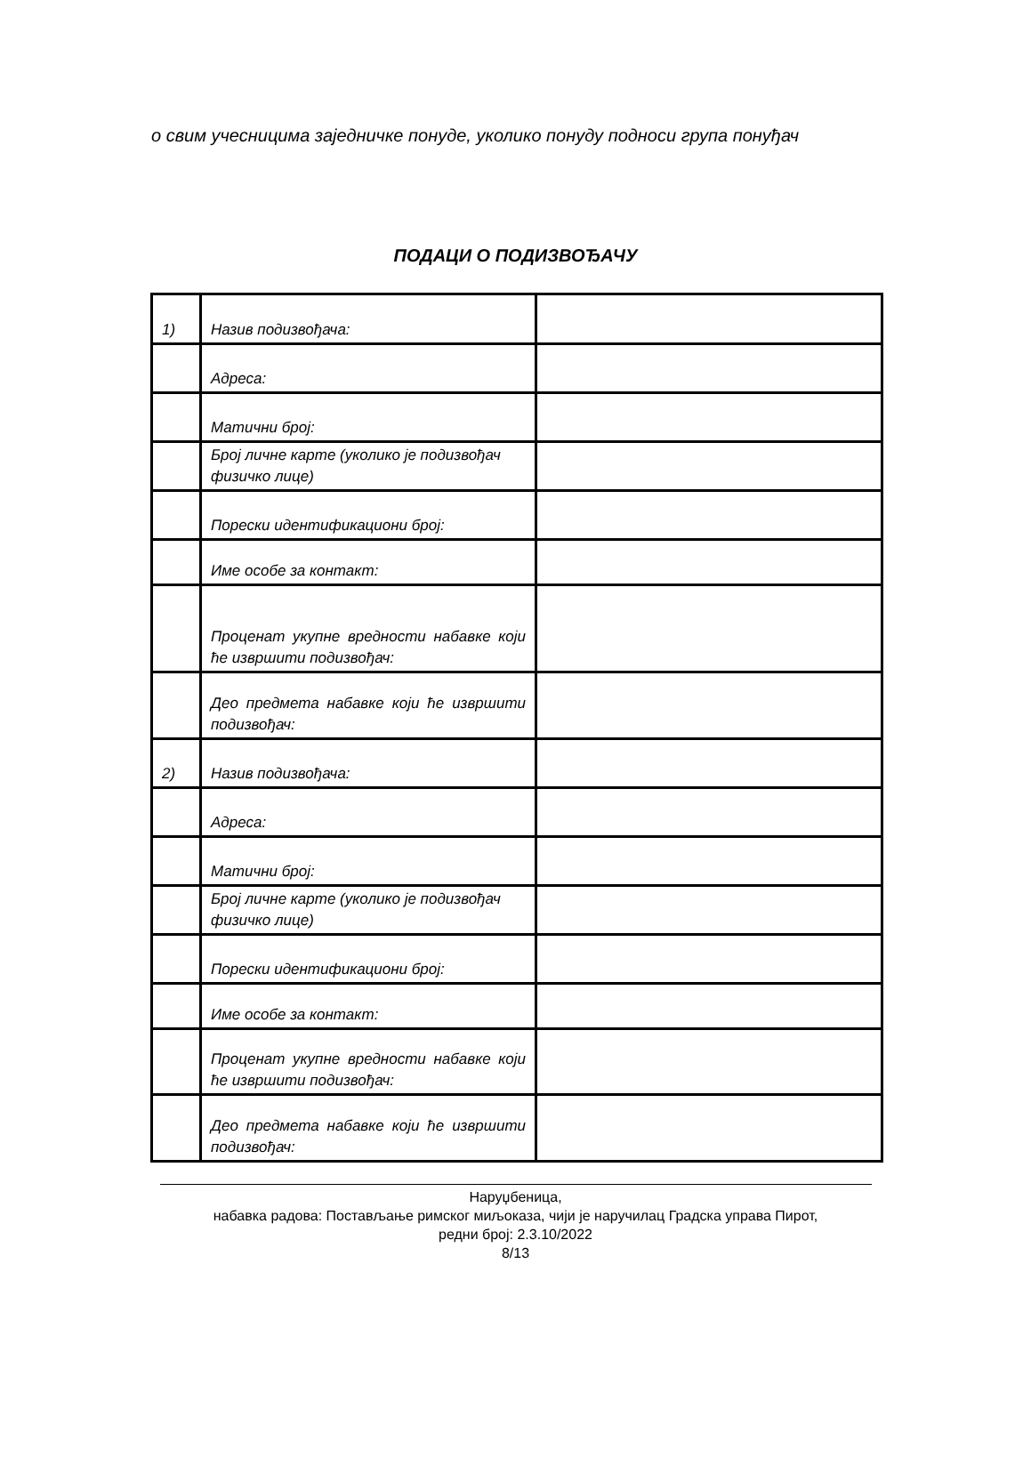о свим учесницима заједничке понуде, уколико понуду подноси група понуђач
ПОДАЦИ О ПОДИЗВОЂАЧУ
| 1) | Назив подизвођача: | |
| | Адреса: | |
| | Матични број: | |
| | Број личне карте (уколико је подизвођач физичко лице) | |
| | Порески идентификациони број: | |
| | Име особе за контакт: | |
| | Проценат укупне вредности набавке који ће извршити подизвођач: | |
| | Део предмета набавке који ће извршити подизвођач: | |
| 2) | Назив подизвођача: | |
| | Адреса: | |
| | Матични број: | |
| | Број личне карте (уколико је подизвођач физичко лице) | |
| | Порески идентификациони број: | |
| | Име особе за контакт: | |
| | Проценат укупне вредности набавке који ће извршити подизвођач: | |
| | Део предмета набавке који ће извршити подизвођач: | |
Наруџбеница,
набавка радова: Постављање римског миљоказа, чији је наручилац Градска управа Пирот,
редни број: 2.3.10/2022
8/13